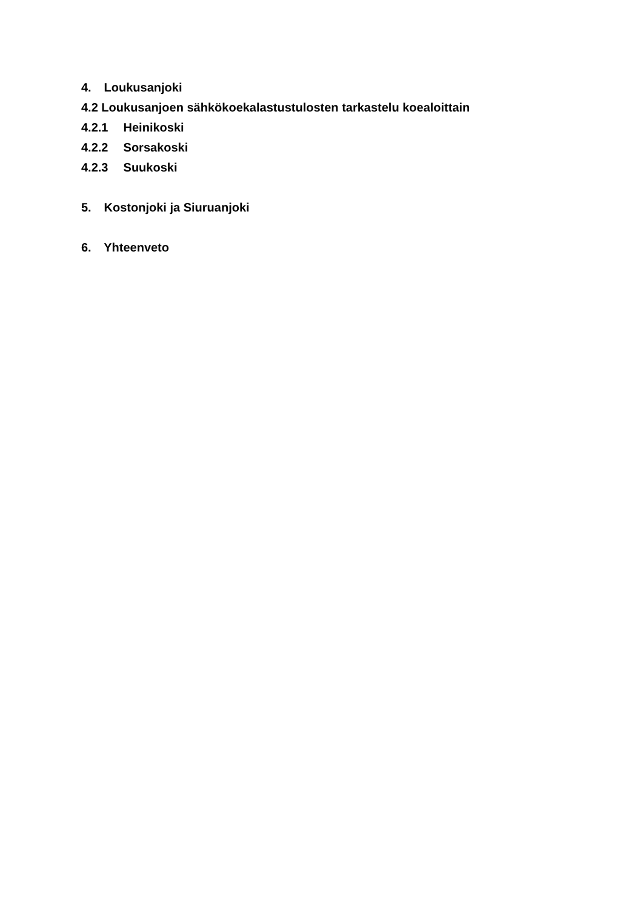4. Loukusanjoki
4.2 Loukusanjoen sähkökoekalastustulosten tarkastelu koealoittain
4.2.1 Heinikoski
4.2.2 Sorsakoski
4.2.3 Suukoski
5. Kostonjoki ja Siuruanjoki
6. Yhteenveto